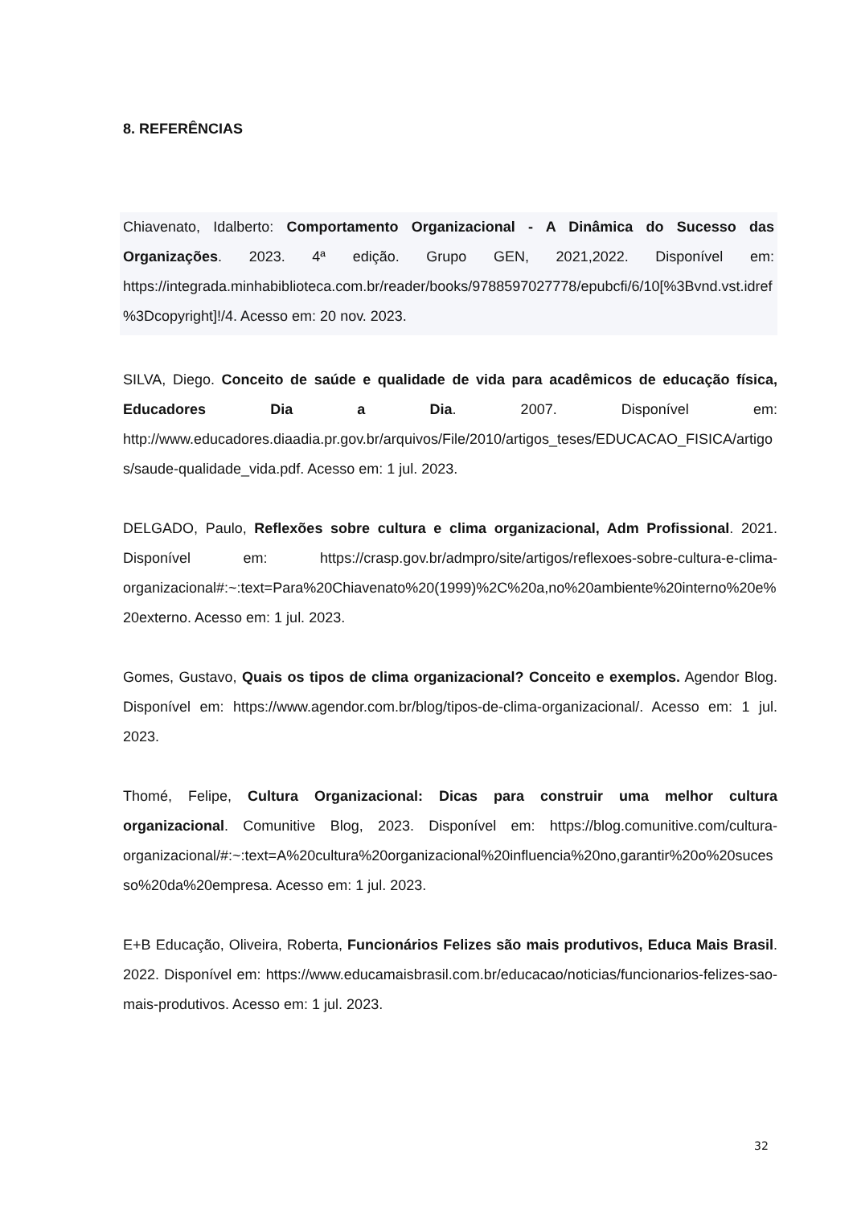8. REFERÊNCIAS
Chiavenato, Idalberto: Comportamento Organizacional - A Dinâmica do Sucesso das Organizações. 2023. 4ª edição. Grupo GEN, 2021,2022. Disponível em: https://integrada.minhabiblioteca.com.br/reader/books/9788597027778/epubcfi/6/10[%3Bvnd.vst.idref%3Dcopyright]!/4. Acesso em: 20 nov. 2023.
SILVA, Diego. Conceito de saúde e qualidade de vida para acadêmicos de educação física, Educadores Dia a Dia. 2007. Disponível em: http://www.educadores.diaadia.pr.gov.br/arquivos/File/2010/artigos_teses/EDUCACAO_FISICA/artigos/saude-qualidade_vida.pdf. Acesso em: 1 jul. 2023.
DELGADO, Paulo, Reflexões sobre cultura e clima organizacional, Adm Profissional. 2021. Disponível em: https://crasp.gov.br/admpro/site/artigos/reflexoes-sobre-cultura-e-clima-organizacional#:~:text=Para%20Chiavenato%20(1999)%2C%20a,no%20ambiente%20interno%20e%20externo. Acesso em: 1 jul. 2023.
Gomes, Gustavo, Quais os tipos de clima organizacional? Conceito e exemplos. Agendor Blog. Disponível em: https://www.agendor.com.br/blog/tipos-de-clima-organizacional/. Acesso em: 1 jul. 2023.
Thomé, Felipe, Cultura Organizacional: Dicas para construir uma melhor cultura organizacional. Comunitive Blog, 2023. Disponível em: https://blog.comunitive.com/cultura-organizacional/#:~:text=A%20cultura%20organizacional%20influencia%20no,garantir%20o%20sucesso%20da%20empresa. Acesso em: 1 jul. 2023.
E+B Educação, Oliveira, Roberta, Funcionários Felizes são mais produtivos, Educa Mais Brasil. 2022. Disponível em: https://www.educamaisbrasil.com.br/educacao/noticias/funcionarios-felizes-sao-mais-produtivos. Acesso em: 1 jul. 2023.
32